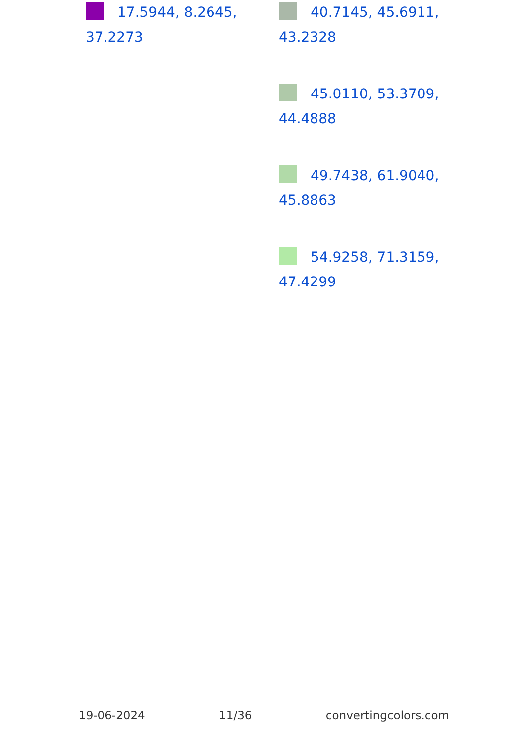17.5944, 8.2645, 37.2273 40.7145, 45.6911, 43.2328
45.0110, 53.3709, 44.4888
49.7438, 61.9040, 45.8863
54.9258, 71.3159, 47.4299
19-06-2024 11/36 convertingcolors.com